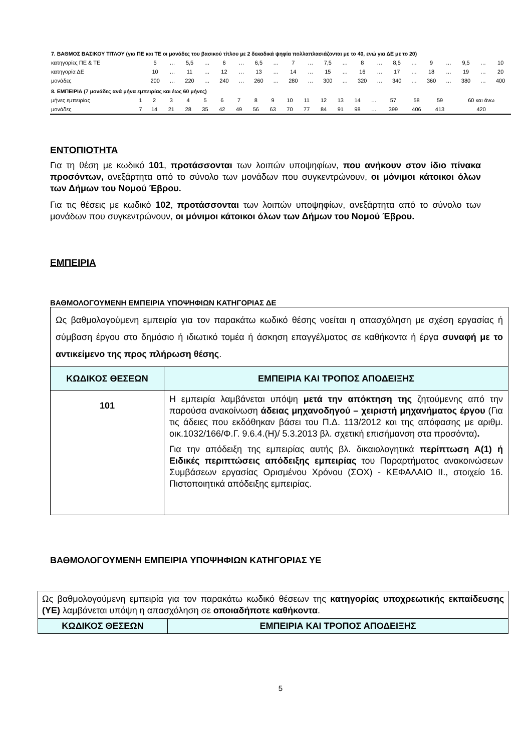| 7. ΒΑΘΜΟΣ ΒΑΣΙΚΟΥ ΤΙΤΛΟΥ (για ΠΕ και ΤΕ οι μονάδες του βασικού τίτλου με 2 δεκαδικά ψηφία πολλαπλασιάζονται με το 40, ενώ για ΔΕ με το 20) | | | | | | | | | | | | | | | | | | | | | |
| κατηγορίες ΠΕ & ΤΕ | 5 | … | 5,5 | … | 6 | … | 6,5 | … | 7 | … | 7,5 | … | 8 | … | 8,5 | … | 9 | … | 9,5 | … | 10 |
| κατηγορία ΔΕ | 10 | … | 11 | … | 12 | … | 13 | … | 14 | … | 15 | … | 16 | … | 17 | … | 18 | … | 19 | … | 20 |
| μονάδες | 200 | … | 220 | … | 240 | … | 260 | … | 280 | … | 300 | … | 320 | … | 340 | … | 360 | … | 380 | … | 400 |
| 8. ΕΜΠΕΙΡΙΑ (7 μονάδες ανά μήνα εμπειρίας και έως 60 μήνες) | | | | | | | | | | | | | | | | | | | |
| μήνες εμπειρίας | 1 | 2 | 3 | 4 | 5 | 6 | 7 | 8 | 9 | 10 | 11 | 12 | 13 | 14 | … | 57 | 58 | 59 | 60 και άνω |
| μονάδες | 7 | 14 | 21 | 28 | 35 | 42 | 49 | 56 | 63 | 70 | 77 | 84 | 91 | 98 | … | 399 | 406 | 413 | 420 |
ΕΝΤΟΠΙΟΤΗΤΑ
Για τη θέση με κωδικό 101, προτάσσονται των λοιπών υποψηφίων, που ανήκουν στον ίδιο πίνακα προσόντων, ανεξάρτητα από το σύνολο των μονάδων που συγκεντρώνουν, οι μόνιμοι κάτοικοι όλων των Δήμων του Νομού Έβρου.
Για τις θέσεις με κωδικό 102, προτάσσονται των λοιπών υποψηφίων, ανεξάρτητα από το σύνολο των μονάδων που συγκεντρώνουν, οι μόνιμοι κάτοικοι όλων των Δήμων του Νομού Έβρου.
ΕΜΠΕΙΡΙΑ
ΒΑΘΜΟΛΟΓΟΥΜΕΝΗ ΕΜΠΕΙΡΙΑ ΥΠΟΨΗΦΙΩΝ ΚΑΤΗΓΟΡΙΑΣ ΔΕ
| Ως βαθμολογούμενη εμπειρία για τον παρακάτω κωδικό θέσης νοείται η απασχόληση με σχέση εργασίας ή σύμβαση έργου στο δημόσιο ή ιδιωτικό τομέα ή άσκηση επαγγέλματος σε καθήκοντα ή έργα συναφή με το αντικείμενο της προς πλήρωση θέσης . | |
| ΚΩΔΙΚΟΣ ΘΕΣΕΩΝ | ΕΜΠΕΙΡΙΑ ΚΑΙ ΤΡΟΠΟΣ ΑΠΟΔΕΙΞΗΣ |
| 101 | Η εμπειρία λαμβάνεται υπόψη μετά την απόκτηση της ζητούμενης από την παρούσα ανακοίνωση άδειας μηχανοδηγού – χειριστή μηχανήματος έργου (Για τις άδειες που εκδόθηκαν βάσει του Π.Δ. 113/2012 και της απόφασης με αριθμ. οικ.1032/166/Φ.Γ. 9.6.4.(Η)/ 5.3.2013 βλ. σχετική επισήμανση στα προσόντα) . Για την απόδειξη της εμπειρίας αυτής βλ. δικαιολογητικά περίπτωση Α(1) ή Ειδικές περιπτώσεις απόδειξης εμπειρίας του Παραρτήματος ανακοινώσεων Συμβάσεων εργασίας Ορισμένου Χρόνου (ΣΟΧ) - ΚΕΦΑΛΑΙΟ ΙΙ., στοιχείο 16. Πιστοποιητικά απόδειξης εμπειρίας. |
ΒΑΘΜΟΛΟΓΟΥΜΕΝΗ ΕΜΠΕΙΡΙΑ ΥΠΟΨΗΦΙΩΝ ΚΑΤΗΓΟΡΙΑΣ ΥΕ
| Ως βαθμολογούμενη εμπειρία για τον παρακάτω κωδικό θέσεων της κατηγορίας υποχρεωτικής εκπαίδευσης (ΥΕ) λαμβάνεται υπόψη η απασχόληση σε οποιαδήποτε καθήκοντα . | |
| ΚΩΔΙΚΟΣ ΘΕΣΕΩΝ | ΕΜΠΕΙΡΙΑ ΚΑΙ ΤΡΟΠΟΣ ΑΠΟΔΕΙΞΗΣ |
5